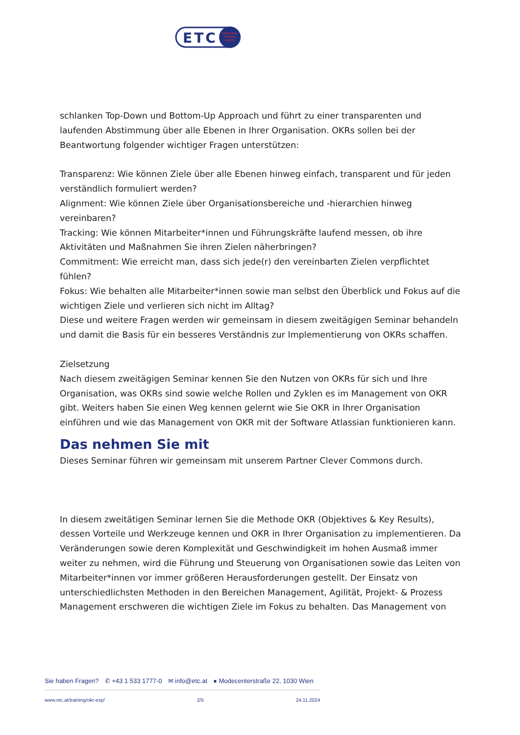ETC
ENTERPRISE
TRAINING
CENTER
schlanken Top-Down und Bottom-Up Approach und führt zu einer transparenten und laufenden Abstimmung über alle Ebenen in Ihrer Organisation. OKRs sollen bei der Beantwortung folgender wichtiger Fragen unterstützen:
Transparenz: Wie können Ziele über alle Ebenen hinweg einfach, transparent und für jeden verständlich formuliert werden?
Alignment: Wie können Ziele über Organisationsbereiche und -hierarchien hinweg vereinbaren?
Tracking: Wie können Mitarbeiter*innen und Führungskräfte laufend messen, ob ihre Aktivitäten und Maßnahmen Sie ihren Zielen näherbringen?
Commitment: Wie erreicht man, dass sich jede(r) den vereinbarten Zielen verpflichtet fühlen?
Fokus: Wie behalten alle Mitarbeiter*innen sowie man selbst den Überblick und Fokus auf die wichtigen Ziele und verlieren sich nicht im Alltag?
Diese und weitere Fragen werden wir gemeinsam in diesem zweitägigen Seminar behandeln und damit die Basis für ein besseres Verständnis zur Implementierung von OKRs schaffen.
Zielsetzung
Nach diesem zweitägigen Seminar kennen Sie den Nutzen von OKRs für sich und Ihre Organisation, was OKRs sind sowie welche Rollen und Zyklen es im Management von OKR gibt. Weiters haben Sie einen Weg kennen gelernt wie Sie OKR in Ihrer Organisation einführen und wie das Management von OKR mit der Software Atlassian funktionieren kann.
Das nehmen Sie mit
Dieses Seminar führen wir gemeinsam mit unserem Partner Clever Commons durch.
In diesem zweitätigen Seminar lernen Sie die Methode OKR (Objektives & Key Results), dessen Vorteile und Werkzeuge kennen und OKR in Ihrer Organisation zu implementieren. Da Veränderungen sowie deren Komplexität und Geschwindigkeit im hohen Ausmaß immer weiter zu nehmen, wird die Führung und Steuerung von Organisationen sowie das Leiten von Mitarbeiter*innen vor immer größeren Herausforderungen gestellt. Der Einsatz von unterschiedlichsten Methoden in den Bereichen Management, Agilität, Projekt- & Prozess Management erschweren die wichtigen Ziele im Fokus zu behalten. Das Management von
Sie haben Fragen? ✆ +43 1 533 1777-0 ✉ info@etc.at ● Modecenterstraße 22, 1030 Wien
www.etc.at/training/okr-exp/ 2/5 24.11.2024